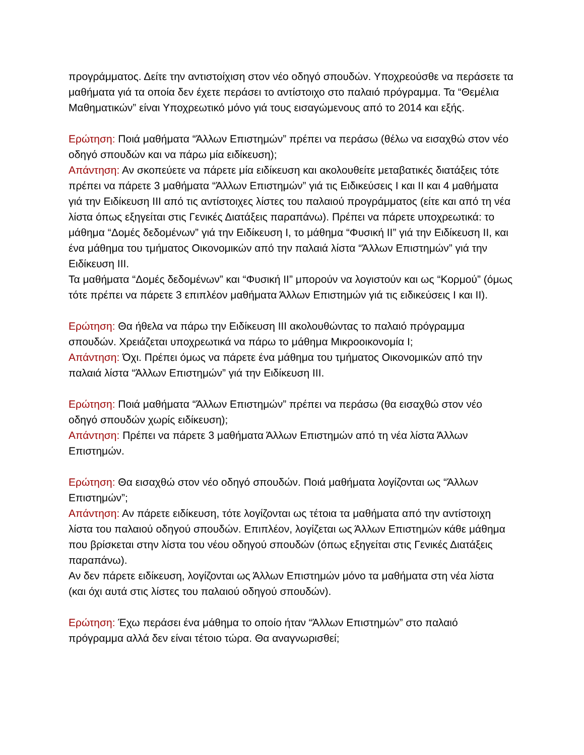προγράμματος. Δείτε την αντιστοίχιση στον νέο οδηγό σπουδών. Υποχρεούσθε να περάσετε τα μαθήματα γιά τα οποία δεν έχετε περάσει το αντίστοιχο στο παλαιό πρόγραμμα. Τα “Θεμέλια Μαθηματικών” είναι Υποχρεωτικό μόνο γιά τους εισαγώμενους από το 2014 και εξής.
Ερώτηση: Ποιά μαθήματα “Άλλων Επιστημών” πρέπει να περάσω (θέλω να εισαχθώ στον νέο οδηγό σπουδών και να πάρω μία ειδίκευση);
Απάντηση: Αν σκοπεύετε να πάρετε μία ειδίκευση και ακολουθείτε μεταβατικές διατάξεις τότε πρέπει να πάρετε 3 μαθήματα “Άλλων Επιστημών” γιά τις Ειδικεύσεις I και II και 4 μαθήματα γιά την Ειδίκευση III από τις αντίστοιχες λίστες του παλαιού προγράμματος (είτε και από τη νέα λίστα όπως εξηγείται στις Γενικές Διατάξεις παραπάνω). Πρέπει να πάρετε υποχρεωτικά: το μάθημα “Δομές δεδομένων” γιά την Ειδίκευση I, το μάθημα “Φυσική II” γιά την Ειδίκευση II, και ένα μάθημα του τμήματος Οικονομικών από την παλαιά λίστα “Άλλων Επιστημών” γιά την Ειδίκευση III.
Τα μαθήματα “Δομές δεδομένων” και “Φυσική II” μπορούν να λογιστούν και ως “Κορμού” (όμως τότε πρέπει να πάρετε 3 επιπλέον μαθήματα Άλλων Επιστημών γιά τις ειδικεύσεις I και II).
Ερώτηση: Θα ήθελα να πάρω την Ειδίκευση III ακολουθώντας το παλαιό πρόγραμμα σπουδών. Χρειάζεται υποχρεωτικά να πάρω το μάθημα Μικροοικονομία I;
Απάντηση: Όχι. Πρέπει όμως να πάρετε ένα μάθημα του τμήματος Οικονομικών από την παλαιά λίστα “Άλλων Επιστημών” γιά την Ειδίκευση III.
Ερώτηση: Ποιά μαθήματα “Άλλων Επιστημών” πρέπει να περάσω (θα εισαχθώ στον νέο οδηγό σπουδών χωρίς ειδίκευση);
Απάντηση: Πρέπει να πάρετε 3 μαθήματα Άλλων Επιστημών από τη νέα λίστα Άλλων Επιστημών.
Ερώτηση: Θα εισαχθώ στον νέο οδηγό σπουδών. Ποιά μαθήματα λογίζονται ως “Άλλων Επιστημών”;
Απάντηση: Αν πάρετε ειδίκευση, τότε λογίζονται ως τέτοια τα μαθήματα από την αντίστοιχη λίστα του παλαιού οδηγού σπουδών. Επιπλέον, λογίζεται ως Άλλων Επιστημών κάθε μάθημα που βρίσκεται στην λίστα του νέου οδηγού σπουδών (όπως εξηγείται στις Γενικές Διατάξεις παραπάνω).
Αν δεν πάρετε ειδίκευση, λογίζονται ως Άλλων Επιστημών μόνο τα μαθήματα στη νέα λίστα (και όχι αυτά στις λίστες του παλαιού οδηγού σπουδών).
Ερώτηση: Έχω περάσει ένα μάθημα το οποίο ήταν “Άλλων Επιστημών” στο παλαιό πρόγραμμα αλλά δεν είναι τέτοιο τώρα. Θα αναγνωρισθεί;